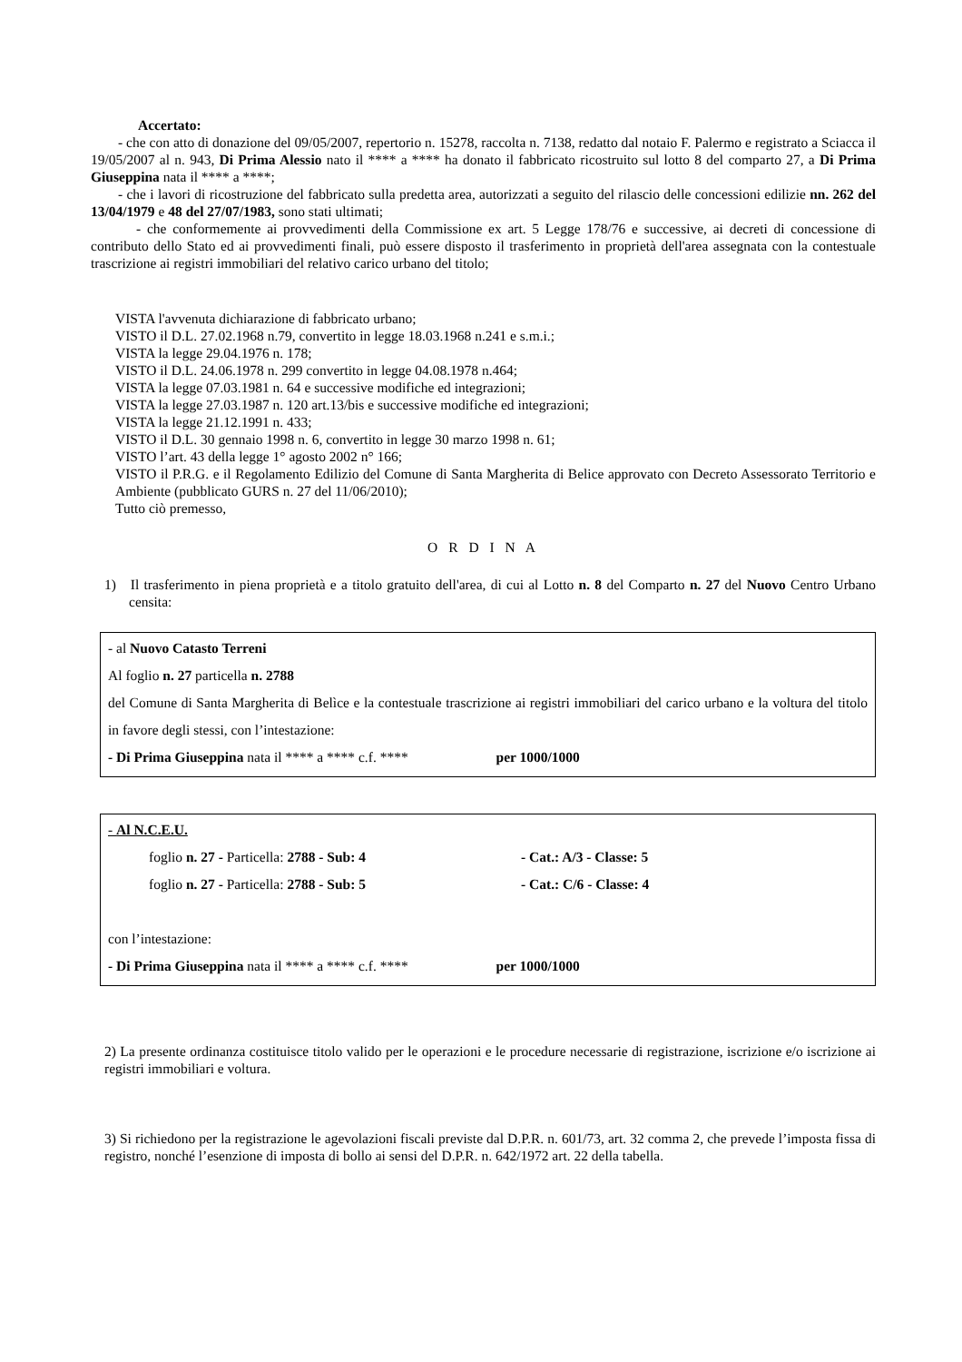Accertato:
- che con atto di donazione del 09/05/2007, repertorio n. 15278, raccolta n. 7138, redatto dal notaio F. Palermo e registrato a Sciacca il 19/05/2007 al n. 943, Di Prima Alessio nato il **** a **** ha donato il fabbricato ricostruito sul lotto 8 del comparto 27, a Di Prima Giuseppina nata il **** a ****;
- che i lavori di ricostruzione del fabbricato sulla predetta area, autorizzati a seguito del rilascio delle concessioni edilizie nn. 262 del 13/04/1979 e 48 del 27/07/1983, sono stati ultimati;
- che conformemente ai provvedimenti della Commissione ex art. 5 Legge 178/76 e successive, ai decreti di concessione di contributo dello Stato ed ai provvedimenti finali, può essere disposto il trasferimento in proprietà dell'area assegnata con la contestuale trascrizione ai registri immobiliari del relativo carico urbano del titolo;
VISTA l'avvenuta dichiarazione di fabbricato urbano;
VISTO il D.L. 27.02.1968 n.79, convertito in legge 18.03.1968 n.241 e s.m.i.;
VISTA la legge 29.04.1976 n. 178;
VISTO il D.L. 24.06.1978 n. 299 convertito in legge 04.08.1978 n.464;
VISTA la legge 07.03.1981 n. 64 e successive modifiche ed integrazioni;
VISTA la legge 27.03.1987 n. 120 art.13/bis e successive modifiche ed integrazioni;
VISTA la legge 21.12.1991 n. 433;
VISTO il D.L. 30 gennaio 1998 n. 6, convertito in legge 30 marzo 1998 n. 61;
VISTO l’art. 43 della legge 1° agosto 2002 n° 166;
VISTO il P.R.G. e il Regolamento Edilizio del Comune di Santa Margherita di Belice approvato con Decreto Assessorato Territorio e Ambiente (pubblicato GURS n. 27 del 11/06/2010);
Tutto ciò premesso,
O R D I N A
1) Il trasferimento in piena proprietà e a titolo gratuito dell'area, di cui al Lotto n. 8 del Comparto n. 27 del Nuovo Centro Urbano censita:
- al Nuovo Catasto Terreni
Al foglio n. 27 particella n. 2788
del Comune di Santa Margherita di Belìce e la contestuale trascrizione ai registri immobiliari del carico urbano e la voltura del titolo in favore degli stessi, con l’intestazione:
- Di Prima Giuseppina nata il **** a **** c.f. **** per 1000/1000
- Al N.C.E.U.
foglio n. 27 - Particella: 2788 - Sub: 4 - Cat.: A/3 - Classe: 5
foglio n. 27 - Particella: 2788 - Sub: 5 - Cat.: C/6 - Classe: 4
con l’intestazione:
- Di Prima Giuseppina nata il **** a **** c.f. **** per 1000/1000
2) La presente ordinanza costituisce titolo valido per le operazioni e le procedure necessarie di registrazione, iscrizione e/o iscrizione ai registri immobiliari e voltura.
3) Si richiedono per la registrazione le agevolazioni fiscali previste dal D.P.R. n. 601/73, art. 32 comma 2, che prevede l’imposta fissa di registro, nonché l’esenzione di imposta di bollo ai sensi del D.P.R. n. 642/1972 art. 22 della tabella.